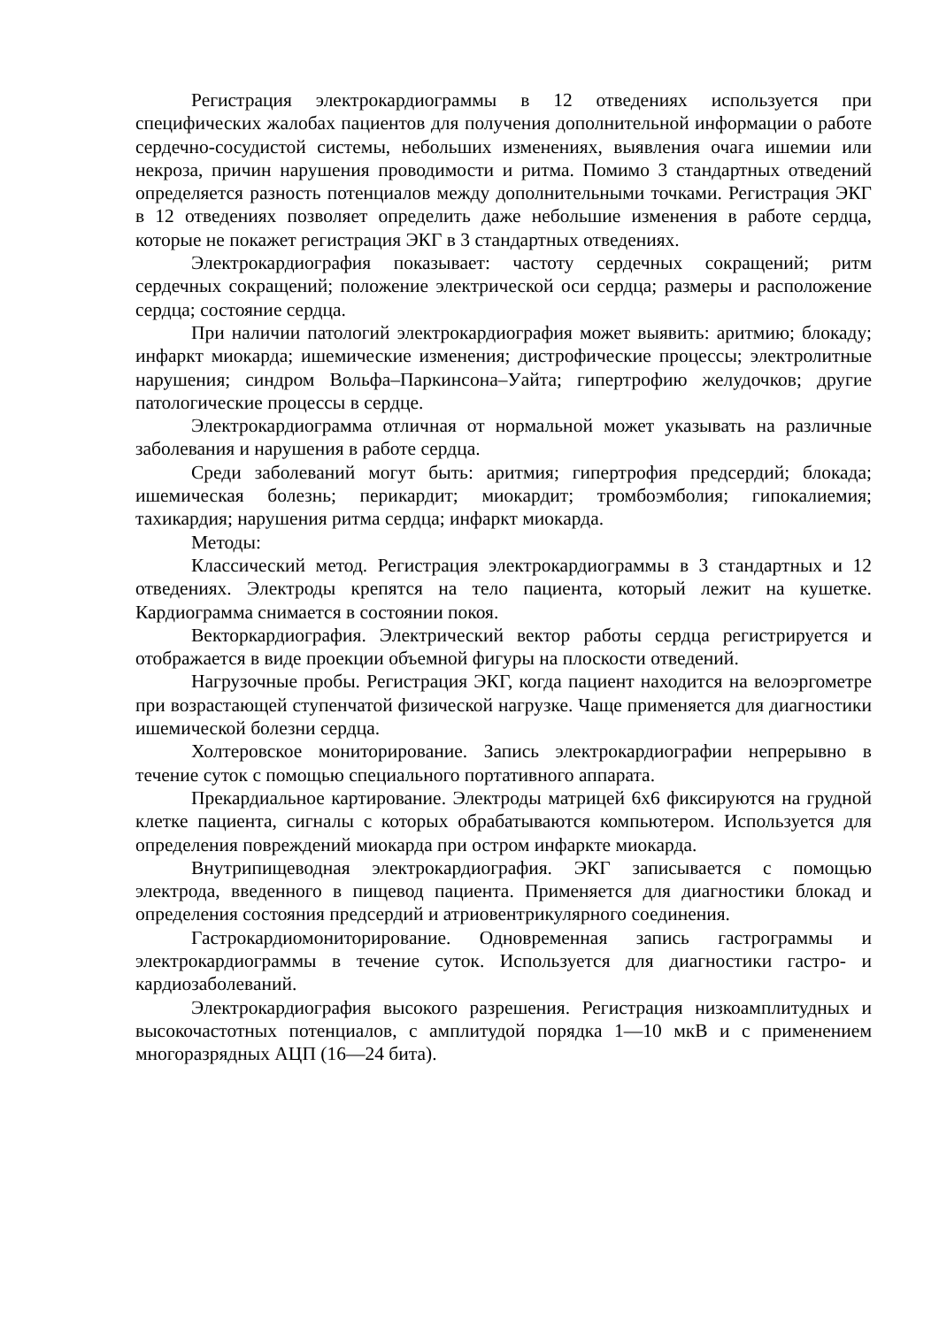Регистрация электрокардиограммы в 12 отведениях используется при специфических жалобах пациентов для получения дополнительной информации о работе сердечно-сосудистой системы, небольших изменениях, выявления очага ишемии или некроза, причин нарушения проводимости и ритма. Помимо 3 стандартных отведений определяется разность потенциалов между дополнительными точками. Регистрация ЭКГ в 12 отведениях позволяет определить даже небольшие изменения в работе сердца, которые не покажет регистрация ЭКГ в 3 стандартных отведениях.
Электрокардиография показывает: частоту сердечных сокращений; ритм сердечных сокращений; положение электрической оси сердца; размеры и расположение сердца; состояние сердца.
При наличии патологий электрокардиография может выявить: аритмию; блокаду; инфаркт миокарда; ишемические изменения; дистрофические процессы; электролитные нарушения; синдром Вольфа–Паркинсона–Уайта; гипертрофию желудочков; другие патологические процессы в сердце.
Электрокардиограмма отличная от нормальной может указывать на различные заболевания и нарушения в работе сердца.
Среди заболеваний могут быть: аритмия; гипертрофия предсердий; блокада; ишемическая болезнь; перикардит; миокардит; тромбоэмболия; гипокалиемия; тахикардия; нарушения ритма сердца; инфаркт миокарда.
Методы:
Классический метод. Регистрация электрокардиограммы в 3 стандартных и 12 отведениях. Электроды крепятся на тело пациента, который лежит на кушетке. Кардиограмма снимается в состоянии покоя.
Векторкардиография. Электрический вектор работы сердца регистрируется и отображается в виде проекции объемной фигуры на плоскости отведений.
Нагрузочные пробы. Регистрация ЭКГ, когда пациент находится на велоэргометре при возрастающей ступенчатой физической нагрузке. Чаще применяется для диагностики ишемической болезни сердца.
Холтеровское мониторирование. Запись электрокардиографии непрерывно в течение суток с помощью специального портативного аппарата.
Прекардиальное картирование. Электроды матрицей 6х6 фиксируются на грудной клетке пациента, сигналы с которых обрабатываются компьютером. Используется для определения повреждений миокарда при остром инфаркте миокарда.
Внутрипищеводная электрокардиография. ЭКГ записывается с помощью электрода, введенного в пищевод пациента. Применяется для диагностики блокад и определения состояния предсердий и атриовентрикулярного соединения.
Гастрокардиомониторирование. Одновременная запись гастрограммы и электрокардиограммы в течение суток. Используется для диагностики гастро- и кардиозаболеваний.
Электрокардиография высокого разрешения. Регистрация низкоамплитудных и высокочастотных потенциалов, с амплитудой порядка 1—10 мкВ и с применением многоразрядных АЦП (16—24 бита).